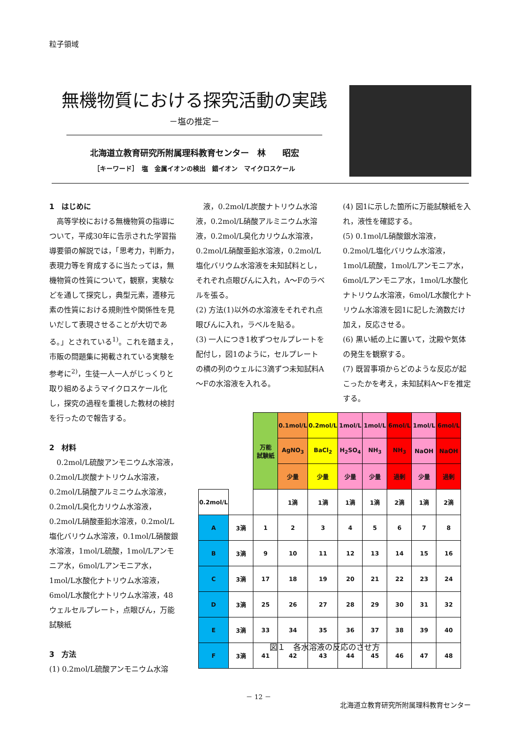粒子領域
無機物質における探究活動の実践
－塩の推定－
北海道立教育研究所附属理科教育センター　林　　昭宏
［キーワード］　塩　金属イオンの検出　錯イオン　マイクロスケール
1　はじめに
　高等学校における無機物質の指導について，平成30年に告示された学習指導要領の解説では，「思考力，判断力，表現力等を育成するに当たっては，無機物質の性質について，観察，実験などを通して探究し，典型元素，遷移元素の性質における規則性や関係性を見いだして表現させることが大切である。」とされている<sup>1)</sup>。これを踏まえ，市販の問題集に掲載されている実験を参考に<sup>2)</sup>，生徒一人一人がじっくりと取り組めるようマイクロスケール化し，探究の過程を重視した教材の検討を行ったので報告する。
2　材料
　0.2mol/L硫酸アンモニウム水溶液，0.2mol/L炭酸ナトリウム水溶液，0.2mol/L硝酸アルミニウム水溶液，0.2mol/L臭化カリウム水溶液，0.2mol/L硝酸亜鉛水溶液，0.2mol/L塩化バリウム水溶液，0.1mol/L硝酸銀水溶液，1mol/L硫酸，1mol/Lアンモニア水，6mol/Lアンモニア水，1mol/L水酸化ナトリウム水溶液，6mol/L水酸化ナトリウム水溶液，48ウェルセルプレート，点眼びん，万能試験紙
3　方法
(1) 0.2mol/L硫酸アンモニウム水溶
　液，0.2mol/L炭酸ナトリウム水溶液，0.2mol/L硝酸アルミニウム水溶液，0.2mol/L臭化カリウム水溶液，0.2mol/L硝酸亜鉛水溶液，0.2mol/L塩化バリウム水溶液を未知試料とし，それぞれ点眼びんに入れ，A～Fのラベルを張る。
(2) 方法(1)以外の水溶液をそれぞれ点眼びんに入れ，ラベルを貼る。
(3) 一人につき1枚ずつセルプレートを配付し，図1のように，セルプレートの横の列のウェルに3滴ずつ未知試料A～Fの水溶液を入れる。
(4) 図1に示した箇所に万能試験紙を入れ，液性を確認する。
(5) 0.1mol/L硝酸銀水溶液，0.2mol/L塩化バリウム水溶液，1mol/L硫酸，1mol/Lアンモニア水，6mol/Lアンモニア水，1mol/L水酸化ナトリウム水溶液，6mol/L水酸化ナトリウム水溶液を図1に記した滴数だけ加え，反応させる。
(6) 黒い紙の上に置いて，沈殿や気体の発生を観察する。
(7) 既習事項からどのような反応が起こったかを考え，未知試料A～Fを推定する。
| | | 万能 試験紙 | 0.1mol/L | 0.2mol/L | 1mol/L | 1mol/L | 6mol/L | 1mol/L | 6mol/L |
| | | | AgNO<sub>3</sub> | BaCl<sub>2</sub> | H<sub>2</sub>SO<sub>4</sub> | NH<sub>3</sub> | NH<sub>3</sub> | NaOH | NaOH |
| | | | 少量 | 少量 | 少量 | 少量 | 過剰 | 少量 | 過剰 |
| 0.2mol/L | | | 1滴 | 1滴 | 1滴 | 1滴 | 2滴 | 1滴 | 2滴 |
| A | 3滴 | 1 | 2 | 3 | 4 | 5 | 6 | 7 | 8 |
| B | 3滴 | 9 | 10 | 11 | 12 | 13 | 14 | 15 | 16 |
| C | 3滴 | 17 | 18 | 19 | 20 | 21 | 22 | 23 | 24 |
| D | 3滴 | 25 | 26 | 27 | 28 | 29 | 30 | 31 | 32 |
| E | 3滴 | 33 | 34 | 35 | 36 | 37 | 38 | 39 | 40 |
| F | 3滴 | 41 | 42 | 43 | 44 | 45 | 46 | 47 | 48 |
図１　各水溶液の反応のさせ方
－ 12 －
北海道立教育研究所附属理科教育センター